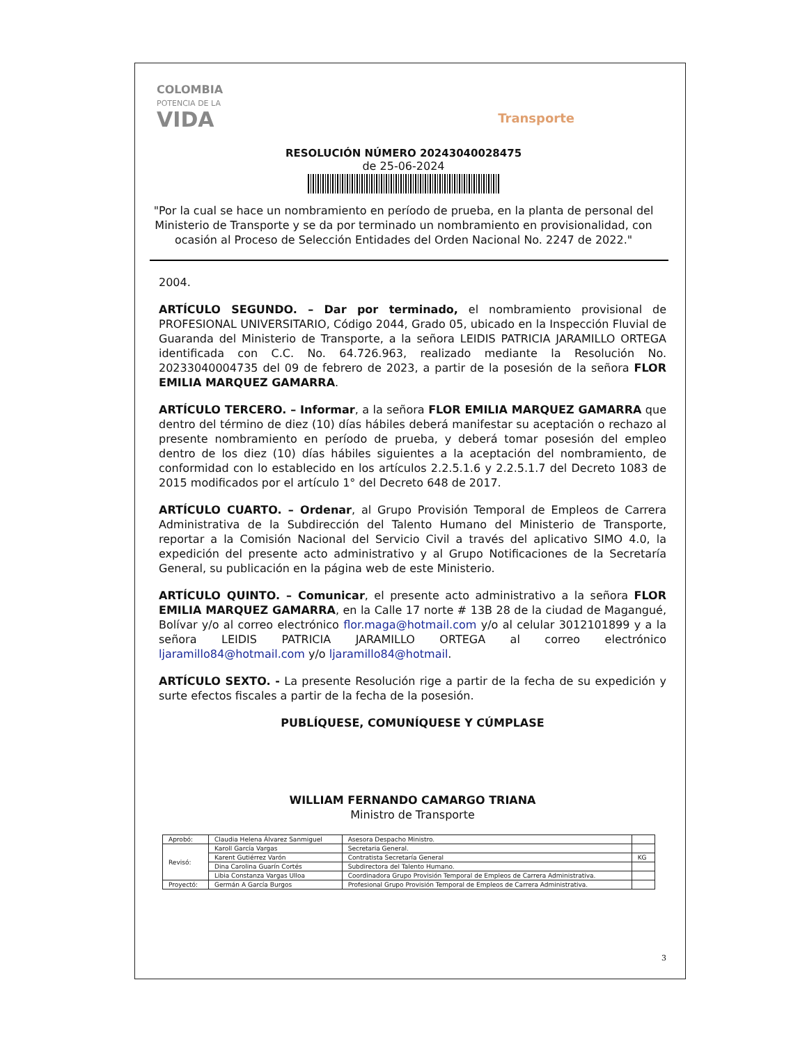COLOMBIA
POTENCIA DE LA
VIDA
Transporte
RESOLUCIÓN NÚMERO 20243040028475
de 25-06-2024
"Por la cual se hace un nombramiento en período de prueba, en la planta de personal del Ministerio de Transporte y se da por terminado un nombramiento en provisionalidad, con ocasión al Proceso de Selección Entidades del Orden Nacional No. 2247 de 2022."
2004.
ARTÍCULO SEGUNDO. – Dar por terminado, el nombramiento provisional de PROFESIONAL UNIVERSITARIO, Código 2044, Grado 05, ubicado en la Inspección Fluvial de Guaranda del Ministerio de Transporte, a la señora LEIDIS PATRICIA JARAMILLO ORTEGA identificada con C.C. No. 64.726.963, realizado mediante la Resolución No. 20233040004735 del 09 de febrero de 2023, a partir de la posesión de la señora FLOR EMILIA MARQUEZ GAMARRA.
ARTÍCULO TERCERO. – Informar, a la señora FLOR EMILIA MARQUEZ GAMARRA que dentro del término de diez (10) días hábiles deberá manifestar su aceptación o rechazo al presente nombramiento en período de prueba, y deberá tomar posesión del empleo dentro de los diez (10) días hábiles siguientes a la aceptación del nombramiento, de conformidad con lo establecido en los artículos 2.2.5.1.6 y 2.2.5.1.7 del Decreto 1083 de 2015 modificados por el artículo 1° del Decreto 648 de 2017.
ARTÍCULO CUARTO. – Ordenar, al Grupo Provisión Temporal de Empleos de Carrera Administrativa de la Subdirección del Talento Humano del Ministerio de Transporte, reportar a la Comisión Nacional del Servicio Civil a través del aplicativo SIMO 4.0, la expedición del presente acto administrativo y al Grupo Notificaciones de la Secretaría General, su publicación en la página web de este Ministerio.
ARTÍCULO QUINTO. – Comunicar, el presente acto administrativo a la señora FLOR EMILIA MARQUEZ GAMARRA, en la Calle 17 norte # 13B 28 de la ciudad de Magangué, Bolívar y/o al correo electrónico flor.maga@hotmail.com y/o al celular 3012101899 y a la señora LEIDIS PATRICIA JARAMILLO ORTEGA al correo electrónico ljaramillo84@hotmail.com y/o ljaramillo84@hotmail.
ARTÍCULO SEXTO. - La presente Resolución rige a partir de la fecha de su expedición y surte efectos fiscales a partir de la fecha de la posesión.
PUBLÍQUESE, COMUNÍQUESE Y CÚMPLASE
WILLIAM FERNANDO CAMARGO TRIANA
Ministro de Transporte
| Aprobó: | Claudia Helena Álvarez Sanmiguel | Asesora Despacho Ministro. | |
| Revisó: | Karoll García Vargas | Secretaria General. | |
| | Karent Gutiérrez Varón | Contratista Secretaría General | KG |
| | Dina Carolina Guarín Cortés | Subdirectora del Talento Humano. | |
| | Libia Constanza Vargas Ulloa | Coordinadora Grupo Provisión Temporal de Empleos de Carrera Administrativa. | |
| Proyectó: | Germán A García Burgos | Profesional Grupo Provisión Temporal de Empleos de Carrera Administrativa. | |
3